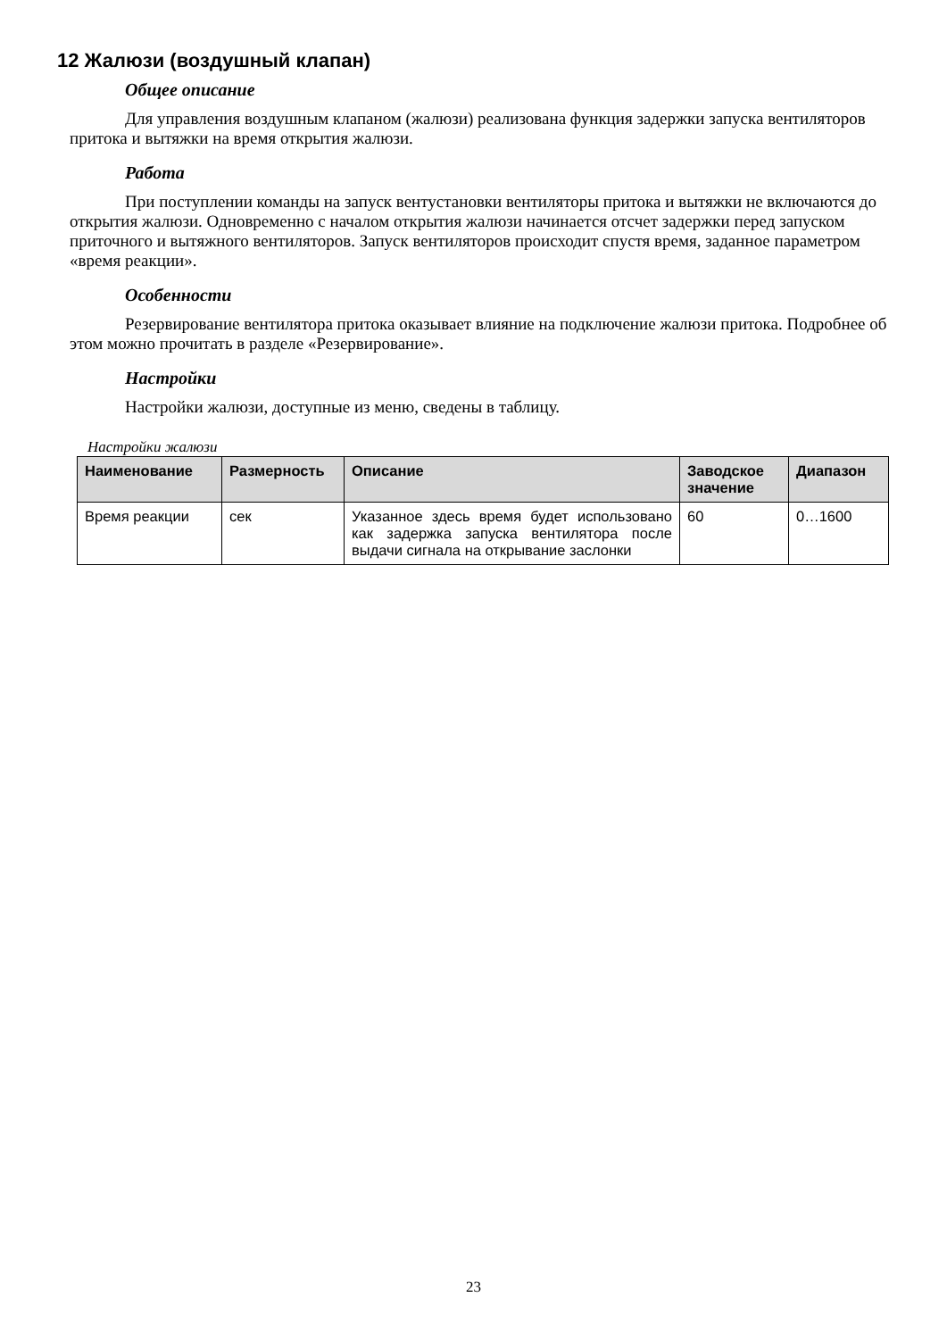12 Жалюзи (воздушный клапан)
Общее описание
Для управления воздушным клапаном (жалюзи) реализована функция задержки запуска вентиляторов притока и вытяжки на время открытия жалюзи.
Работа
При поступлении команды на запуск вентустановки вентиляторы притока и вытяжки не включаются до открытия жалюзи. Одновременно с началом открытия жалюзи начинается отсчет задержки перед запуском приточного и вытяжного вентиляторов. Запуск вентиляторов происходит спустя время, заданное параметром «время реакции».
Особенности
Резервирование вентилятора притока оказывает влияние на подключение жалюзи притока. Подробнее об этом можно прочитать в разделе «Резервирование».
Настройки
Настройки жалюзи, доступные из меню, сведены в таблицу.
Настройки жалюзи
| Наименование | Размерность | Описание | Заводское значение | Диапазон |
| --- | --- | --- | --- | --- |
| Время реакции | сек | Указанное здесь время будет использовано как задержка запуска вентилятора после выдачи сигнала на открывание заслонки | 60 | 0…1600 |
23